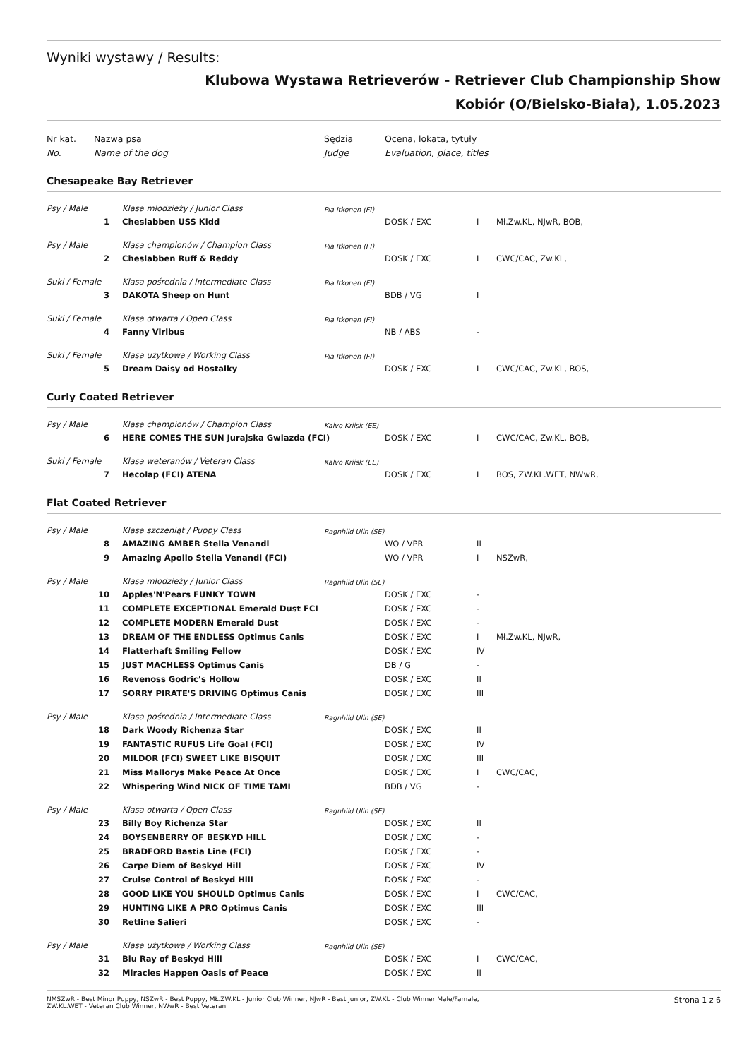Wyniki wystawy / Results:
Klubowa Wystawa Retrieverów - Retriever Club Championship Show
Kobiór (O/Bielsko-Biała), 1.05.2023
| Nr kat. | Nazwa psa | | Sędzia | Ocena, lokata, tytuły | | |
| No. | Name of the dog | | Judge | Evaluation, place, titles | | |
| Chesapeake Bay Retriever | | | | | | |
| Psy / Male | | Klasa młodzieży / Junior Class | Pia Itkonen (FI) | | | |
| 1 | | Cheslabben USS Kidd | | DOSK / EXC | I | Mł.Zw.KL, NJwR, BOB, |
| Psy / Male | | Klasa championów / Champion Class | Pia Itkonen (FI) | | | |
| 2 | | Cheslabben Ruff & Reddy | | DOSK / EXC | I | CWC/CAC, Zw.KL, |
| Suki / Female | | Klasa pośrednia / Intermediate Class | Pia Itkonen (FI) | | | |
| 3 | | DAKOTA Sheep on Hunt | | BDB / VG | I | |
| Suki / Female | | Klasa otwarta / Open Class | Pia Itkonen (FI) | | | |
| 4 | | Fanny Viribus | | NB / ABS | - | |
| Suki / Female | | Klasa użytkowa / Working Class | Pia Itkonen (FI) | | | |
| 5 | | Dream Daisy od Hostalky | | DOSK / EXC | I | CWC/CAC, Zw.KL, BOS, |
| Curly Coated Retriever | | | | | | |
| Psy / Male | | Klasa championów / Champion Class | Kalvo Kriisk (EE) | | | |
| 6 | | HERE COMES THE SUN Jurajska Gwiazda (FCI) | | DOSK / EXC | I | CWC/CAC, Zw.KL, BOB, |
| Suki / Female | | Klasa weteranów / Veteran Class | Kalvo Kriisk (EE) | | | |
| 7 | | Hecolap (FCI) ATENA | | DOSK / EXC | I | BOS, ZW.KL.WET, NWwR, |
| Flat Coated Retriever | | | | | | |
| Psy / Male | | Klasa szczeniąt / Puppy Class | Ragnhild Ulin (SE) | | | |
| 8 | | AMAZING AMBER Stella Venandi | | WO / VPR | II | |
| 9 | | Amazing Apollo Stella Venandi (FCI) | | WO / VPR | I | NSZwR, |
| Psy / Male | | Klasa młodzieży / Junior Class | Ragnhild Ulin (SE) | | | |
| 10 | | Apples'N'Pears FUNKY TOWN | | DOSK / EXC | - | |
| 11 | | COMPLETE EXCEPTIONAL Emerald Dust FCI | | DOSK / EXC | - | |
| 12 | | COMPLETE MODERN Emerald Dust | | DOSK / EXC | - | |
| 13 | | DREAM OF THE ENDLESS Optimus Canis | | DOSK / EXC | I | Mł.Zw.KL, NJwR, |
| 14 | | Flatterhaft Smiling Fellow | | DOSK / EXC | IV | |
| 15 | | JUST MACHLESS Optimus Canis | | DB / G | - | |
| 16 | | Revenoss Godric’s Hollow | | DOSK / EXC | II | |
| 17 | | SORRY PIRATE'S DRIVING Optimus Canis | | DOSK / EXC | III | |
| Psy / Male | | Klasa pośrednia / Intermediate Class | Ragnhild Ulin (SE) | | | |
| 18 | | Dark Woody Richenza Star | | DOSK / EXC | II | |
| 19 | | FANTASTIC RUFUS Life Goal (FCI) | | DOSK / EXC | IV | |
| 20 | | MILDOR (FCI) SWEET LIKE BISQUIT | | DOSK / EXC | III | |
| 21 | | Miss Mallorys Make Peace At Once | | DOSK / EXC | I | CWC/CAC, |
| 22 | | Whispering Wind NICK OF TIME TAMI | | BDB / VG | - | |
| Psy / Male | | Klasa otwarta / Open Class | Ragnhild Ulin (SE) | | | |
| 23 | | Billy Boy Richenza Star | | DOSK / EXC | II | |
| 24 | | BOYSENBERRY OF BESKYD HILL | | DOSK / EXC | - | |
| 25 | | BRADFORD Bastia Line (FCI) | | DOSK / EXC | - | |
| 26 | | Carpe Diem of Beskyd Hill | | DOSK / EXC | IV | |
| 27 | | Cruise Control of Beskyd Hill | | DOSK / EXC | - | |
| 28 | | GOOD LIKE YOU SHOULD Optimus Canis | | DOSK / EXC | I | CWC/CAC, |
| 29 | | HUNTING LIKE A PRO Optimus Canis | | DOSK / EXC | III | |
| 30 | | Retline Salieri | | DOSK / EXC | - | |
| Psy / Male | | Klasa użytkowa / Working Class | Ragnhild Ulin (SE) | | | |
| 31 | | Blu Ray of Beskyd Hill | | DOSK / EXC | I | CWC/CAC, |
| 32 | | Miracles Happen Oasis of Peace | | DOSK / EXC | II | |
NMSZwR - Best Minor Puppy, NSZwR - Best Puppy, MŁ.ZW.KL - Junior Club Winner, NJwR - Best Junior, ZW.KL - Club Winner Male/Famale,
ZW.KL.WET - Veteran Club Winner, NWwR - Best Veteran
Strona 1 z 6